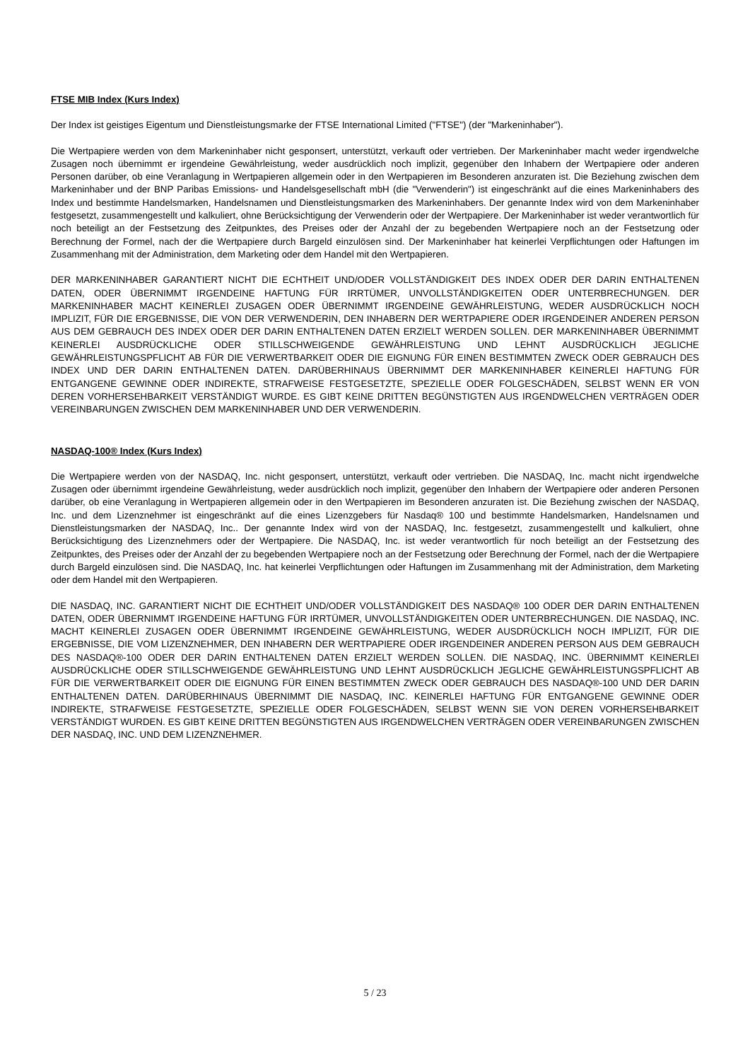FTSE MIB Index (Kurs Index)
Der Index ist geistiges Eigentum und Dienstleistungsmarke der FTSE International Limited ("FTSE") (der "Markeninhaber").
Die Wertpapiere werden von dem Markeninhaber nicht gesponsert, unterstützt, verkauft oder vertrieben. Der Markeninhaber macht weder irgendwelche Zusagen noch übernimmt er irgendeine Gewährleistung, weder ausdrücklich noch implizit, gegenüber den Inhabern der Wertpapiere oder anderen Personen darüber, ob eine Veranlagung in Wertpapieren allgemein oder in den Wertpapieren im Besonderen anzuraten ist. Die Beziehung zwischen dem Markeninhaber und der BNP Paribas Emissions- und Handelsgesellschaft mbH (die "Verwenderin") ist eingeschränkt auf die eines Markeninhabers des Index und bestimmte Handelsmarken, Handelsnamen und Dienstleistungsmarken des Markeninhabers. Der genannte Index wird von dem Markeninhaber festgesetzt, zusammengestellt und kalkuliert, ohne Berücksichtigung der Verwenderin oder der Wertpapiere. Der Markeninhaber ist weder verantwortlich für noch beteiligt an der Festsetzung des Zeitpunktes, des Preises oder der Anzahl der zu begebenden Wertpapiere noch an der Festsetzung oder Berechnung der Formel, nach der die Wertpapiere durch Bargeld einzulösen sind. Der Markeninhaber hat keinerlei Verpflichtungen oder Haftungen im Zusammenhang mit der Administration, dem Marketing oder dem Handel mit den Wertpapieren.
DER MARKENINHABER GARANTIERT NICHT DIE ECHTHEIT UND/ODER VOLLSTÄNDIGKEIT DES INDEX ODER DER DARIN ENTHALTENEN DATEN, ODER ÜBERNIMMT IRGENDEINE HAFTUNG FÜR IRRTÜMER, UNVOLLSTÄNDIGKEITEN ODER UNTERBRECHUNGEN. DER MARKENINHABER MACHT KEINERLEI ZUSAGEN ODER ÜBERNIMMT IRGENDEINE GEWÄHRLEISTUNG, WEDER AUSDRÜCKLICH NOCH IMPLIZIT, FÜR DIE ERGEBNISSE, DIE VON DER VERWENDERIN, DEN INHABERN DER WERTPAPIERE ODER IRGENDEINER ANDEREN PERSON AUS DEM GEBRAUCH DES INDEX ODER DER DARIN ENTHALTENEN DATEN ERZIELT WERDEN SOLLEN. DER MARKENINHABER ÜBERNIMMT KEINERLEI AUSDRÜCKLICHE ODER STILLSCHWEIGENDE GEWÄHRLEISTUNG UND LEHNT AUSDRÜCKLICH JEGLICHE GEWÄHRLEISTUNGSPFLICHT AB FÜR DIE VERWERTBARKEIT ODER DIE EIGNUNG FÜR EINEN BESTIMMTEN ZWECK ODER GEBRAUCH DES INDEX UND DER DARIN ENTHALTENEN DATEN. DARÜBERHINAUS ÜBERNIMMT DER MARKENINHABER KEINERLEI HAFTUNG FÜR ENTGANGENE GEWINNE ODER INDIREKTE, STRAFWEISE FESTGESETZTE, SPEZIELLE ODER FOLGESCHÄDEN, SELBST WENN ER VON DEREN VORHERSEHBARKEIT VERSTÄNDIGT WURDE. ES GIBT KEINE DRITTEN BEGÜNSTIGTEN AUS IRGENDWELCHEN VERTRÄGEN ODER VEREINBARUNGEN ZWISCHEN DEM MARKENINHABER UND DER VERWENDERIN.
NASDAQ-100® Index (Kurs Index)
Die Wertpapiere werden von der NASDAQ, Inc. nicht gesponsert, unterstützt, verkauft oder vertrieben. Die NASDAQ, Inc. macht nicht irgendwelche Zusagen oder übernimmt irgendeine Gewährleistung, weder ausdrücklich noch implizit, gegenüber den Inhabern der Wertpapiere oder anderen Personen darüber, ob eine Veranlagung in Wertpapieren allgemein oder in den Wertpapieren im Besonderen anzuraten ist. Die Beziehung zwischen der NASDAQ, Inc. und dem Lizenznehmer ist eingeschränkt auf die eines Lizenzgebers für Nasdaq® 100 und bestimmte Handelsmarken, Handelsnamen und Dienstleistungsmarken der NASDAQ, Inc.. Der genannte Index wird von der NASDAQ, Inc. festgesetzt, zusammengestellt und kalkuliert, ohne Berücksichtigung des Lizenznehmers oder der Wertpapiere. Die NASDAQ, Inc. ist weder verantwortlich für noch beteiligt an der Festsetzung des Zeitpunktes, des Preises oder der Anzahl der zu begebenden Wertpapiere noch an der Festsetzung oder Berechnung der Formel, nach der die Wertpapiere durch Bargeld einzulösen sind. Die NASDAQ, Inc. hat keinerlei Verpflichtungen oder Haftungen im Zusammenhang mit der Administration, dem Marketing oder dem Handel mit den Wertpapieren.
DIE NASDAQ, INC. GARANTIERT NICHT DIE ECHTHEIT UND/ODER VOLLSTÄNDIGKEIT DES NASDAQ® 100 ODER DER DARIN ENTHALTENEN DATEN, ODER ÜBERNIMMT IRGENDEINE HAFTUNG FÜR IRRTÜMER, UNVOLLSTÄNDIGKEITEN ODER UNTERBRECHUNGEN. DIE NASDAQ, INC. MACHT KEINERLEI ZUSAGEN ODER ÜBERNIMMT IRGENDEINE GEWÄHRLEISTUNG, WEDER AUSDRÜCKLICH NOCH IMPLIZIT, FÜR DIE ERGEBNISSE, DIE VOM LIZENZNEHMER, DEN INHABERN DER WERTPAPIERE ODER IRGENDEINER ANDEREN PERSON AUS DEM GEBRAUCH DES NASDAQ®-100 ODER DER DARIN ENTHALTENEN DATEN ERZIELT WERDEN SOLLEN. DIE NASDAQ, INC. ÜBERNIMMT KEINERLEI AUSDRÜCKLICHE ODER STILLSCHWEIGENDE GEWÄHRLEISTUNG UND LEHNT AUSDRÜCKLICH JEGLICHE GEWÄHRLEISTUNGSPFLICHT AB FÜR DIE VERWERTBARKEIT ODER DIE EIGNUNG FÜR EINEN BESTIMMTEN ZWECK ODER GEBRAUCH DES NASDAQ®-100 UND DER DARIN ENTHALTENEN DATEN. DARÜBERHINAUS ÜBERNIMMT DIE NASDAQ, INC. KEINERLEI HAFTUNG FÜR ENTGANGENE GEWINNE ODER INDIREKTE, STRAFWEISE FESTGESETZTE, SPEZIELLE ODER FOLGESCHÄDEN, SELBST WENN SIE VON DEREN VORHERSEHBARKEIT VERSTÄNDIGT WURDEN. ES GIBT KEINE DRITTEN BEGÜNSTIGTEN AUS IRGENDWELCHEN VERTRÄGEN ODER VEREINBARUNGEN ZWISCHEN DER NASDAQ, INC. UND DEM LIZENZNEHMER.
5 / 23